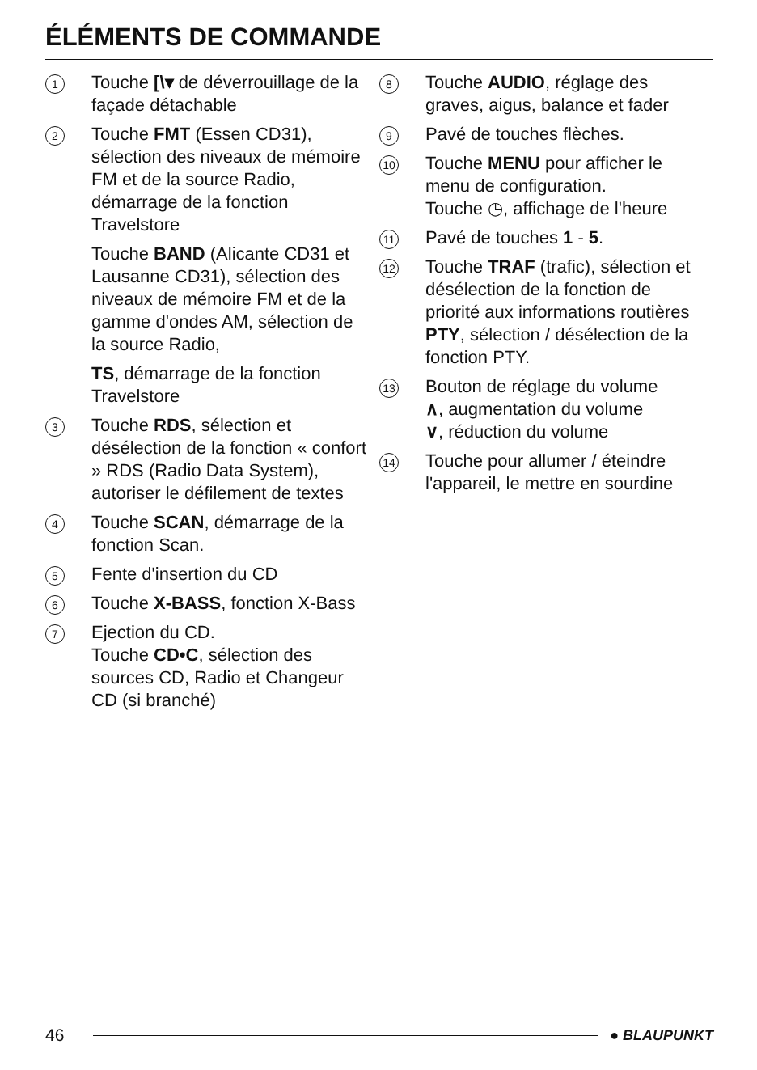ÉLÉMENTS DE COMMANDE
1
Touche [\▾ de déverrouillage de la façade détachable
2
Touche FMT (Essen CD31), sélection des niveaux de mémoire FM et de la source Radio, démarrage de la fonction Travelstore
Touche BAND (Alicante CD31 et Lausanne CD31), sélection des niveaux de mémoire FM et de la gamme d'ondes AM, sélection de la source Radio,
TS, démarrage de la fonction Travelstore
3
Touche RDS, sélection et désélection de la fonction « confort » RDS (Radio Data System), autoriser le défilement de textes
4
Touche SCAN, démarrage de la fonction Scan.
5
Fente d'insertion du CD
6
Touche X-BASS, fonction X-Bass
7
Ejection du CD.
Touche CD•C, sélection des sources CD, Radio et Changeur CD (si branché)
8
Touche AUDIO, réglage des graves, aigus, balance et fader
9
Pavé de touches flèches.
10
Touche MENU pour afficher le menu de configuration.
Touche ◷, affichage de l'heure
11
Pavé de touches 1 - 5.
12
Touche TRAF (trafic), sélection et désélection de la fonction de priorité aux informations routières
PTY, sélection / désélection de la fonction PTY.
13
Bouton de réglage du volume
∧, augmentation du volume
∨, réduction du volume
14
Touche pour allumer / éteindre l'appareil, le mettre en sourdine
46
● BLAUPUNKT